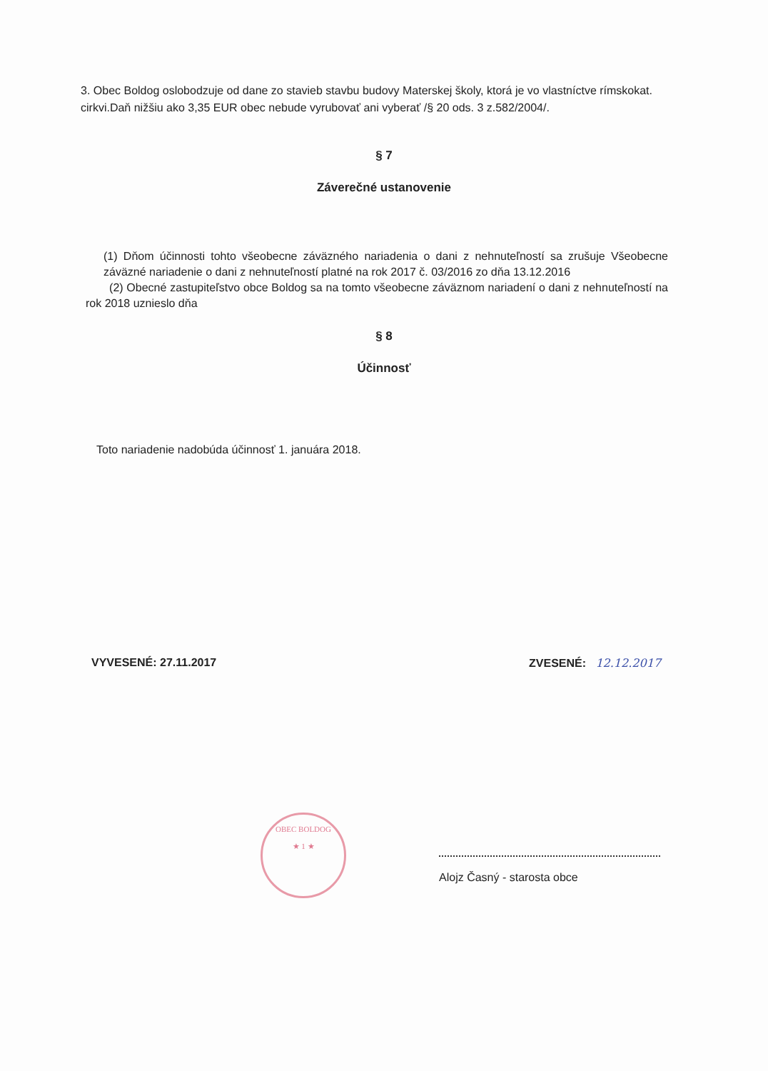3. Obec Boldog oslobodzuje od dane zo stavieb stavbu budovy Materskej školy, ktorá je vo vlastníctve rímskokat. cirkvi.Daň nižšiu ako 3,35 EUR obec nebude vyrubovať ani vyberať /§ 20 ods. 3 z.582/2004/.
§ 7
Záverečné ustanovenie
(1) Dňom účinnosti tohto všeobecne záväzného nariadenia o dani z nehnuteľností sa zrušuje Všeobecne záväzné nariadenie o dani z nehnuteľností platné na rok 2017 č. 03/2016 zo dňa 13.12.2016
(2) Obecné zastupiteľstvo obce Boldog sa na tomto všeobecne záväznom nariadení o dani z nehnuteľností na rok 2018 uznieslo dňa
§ 8
Účinnosť
Toto nariadenie nadobúda účinnosť 1. januára 2018.
VYVESENÉ: 27.11.2017 ZVESENÉ: 12.12.2017
OBEC BOLDOG
★ 1 ★
Alojz Časný - starosta obce